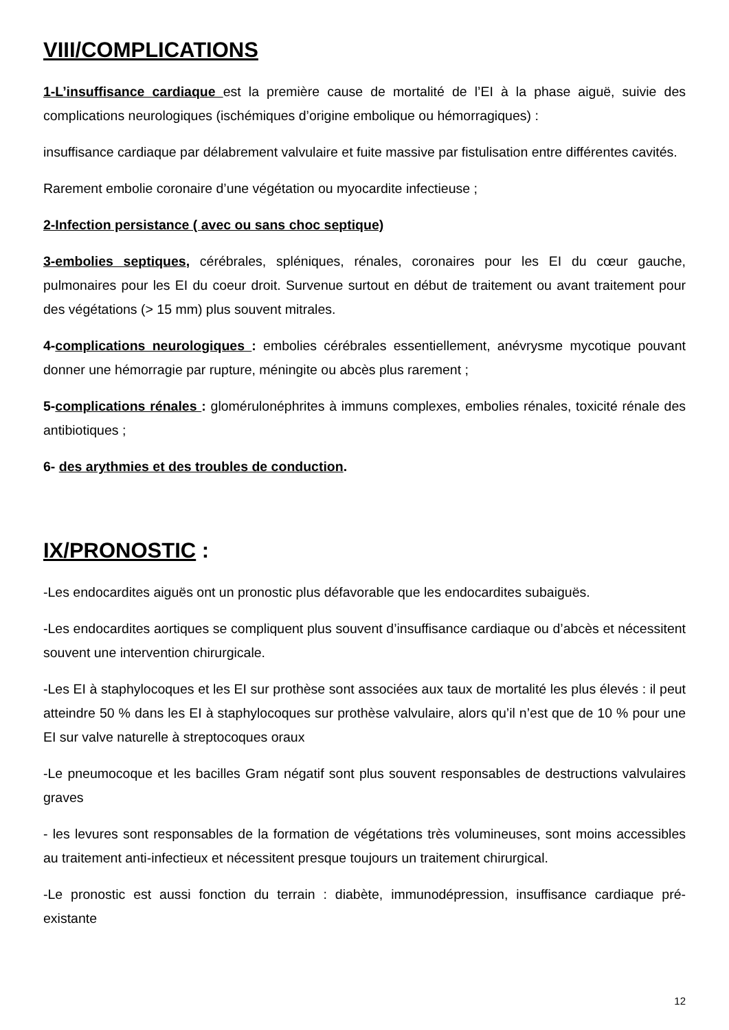VIII/COMPLICATIONS
1-L’insuffisance cardiaque est la première cause de mortalité de l’EI à la phase aiguë, suivie des complications neurologiques (ischémiques d’origine embolique ou hémorragiques) :
insuffisance cardiaque par délabrement valvulaire et fuite massive par fistulisation entre différentes cavités.
Rarement embolie coronaire d’une végétation ou myocardite infectieuse ;
2-Infection persistance ( avec ou sans choc septique)
3-embolies septiques, cérébrales, spléniques, rénales, coronaires pour les EI du cœur gauche, pulmonaires pour les EI du coeur droit. Survenue surtout en début de traitement ou avant traitement pour des végétations (> 15 mm) plus souvent mitrales.
4-complications neurologiques : embolies cérébrales essentiellement, anévrysme mycotique pouvant donner une hémorragie par rupture, méningite ou abcès plus rarement ;
5-complications rénales : glomérulonéphrites à immuns complexes, embolies rénales, toxicité rénale des antibiotiques ;
6- des arythmies et des troubles de conduction.
IX/PRONOSTIC :
-Les endocardites aiguës ont un pronostic plus défavorable que les endocardites subaiguës.
-Les endocardites aortiques se compliquent plus souvent d’insuffisance cardiaque ou d’abcès et nécessitent souvent une intervention chirurgicale.
-Les EI à staphylocoques et les EI sur prothèse sont associées aux taux de mortalité les plus élevés : il peut atteindre 50 % dans les EI à staphylocoques sur prothèse valvulaire, alors qu’il n’est que de 10 % pour une EI sur valve naturelle à streptocoques oraux
-Le pneumocoque et les bacilles Gram négatif sont plus souvent responsables de destructions valvulaires graves
- les levures sont responsables de la formation de végétations très volumineuses, sont moins accessibles au traitement anti-infectieux et nécessitent presque toujours un traitement chirurgical.
-Le pronostic est aussi fonction du terrain : diabète, immunodépression, insuffisance cardiaque pré-existante
12